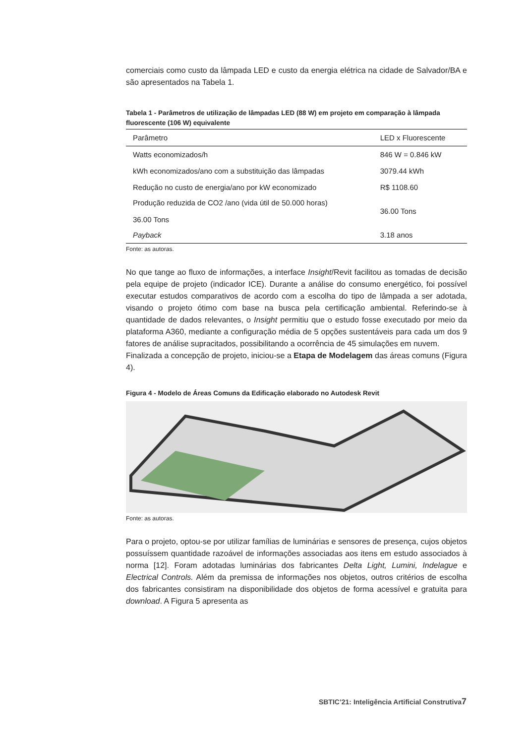comerciais como custo da lâmpada LED e custo da energia elétrica na cidade de Salvador/BA e são apresentados na Tabela 1.
Tabela 1 - Parâmetros de utilização de lâmpadas LED (88 W) em projeto em comparação à lâmpada fluorescente (106 W) equivalente
| Parâmetro | LED x Fluorescente |
| --- | --- |
| Watts economizados/h | 846 W = 0.846 kW |
| kWh economizados/ano com a substituição das lâmpadas | 3079.44 kWh |
| Redução no custo de energia/ano por kW economizado | R$ 1108.60 |
| Produção reduzida de CO2 /ano (vida útil de 50.000 horas) 36.00 Tons | 36.00 Tons |
| Payback | 3.18 anos |
Fonte: as autoras.
No que tange ao fluxo de informações, a interface Insight/Revit facilitou as tomadas de decisão pela equipe de projeto (indicador ICE). Durante a análise do consumo energético, foi possível executar estudos comparativos de acordo com a escolha do tipo de lâmpada a ser adotada, visando o projeto ótimo com base na busca pela certificação ambiental. Referindo-se à quantidade de dados relevantes, o Insight permitiu que o estudo fosse executado por meio da plataforma A360, mediante a configuração média de 5 opções sustentáveis para cada um dos 9 fatores de análise supracitados, possibilitando a ocorrência de 45 simulações em nuvem.
Finalizada a concepção de projeto, iniciou-se a Etapa de Modelagem das áreas comuns (Figura 4).
Figura 4 - Modelo de Áreas Comuns da Edificação elaborado no Autodesk Revit
Fonte: as autoras.
Para o projeto, optou-se por utilizar famílias de luminárias e sensores de presença, cujos objetos possuíssem quantidade razoável de informações associadas aos itens em estudo associados à norma [12]. Foram adotadas luminárias dos fabricantes Delta Light, Lumini, Indelague e Electrical Controls. Além da premissa de informações nos objetos, outros critérios de escolha dos fabricantes consistiram na disponibilidade dos objetos de forma acessível e gratuita para download. A Figura 5 apresenta as
SBTIC’21: Inteligência Artificial Construtiva7